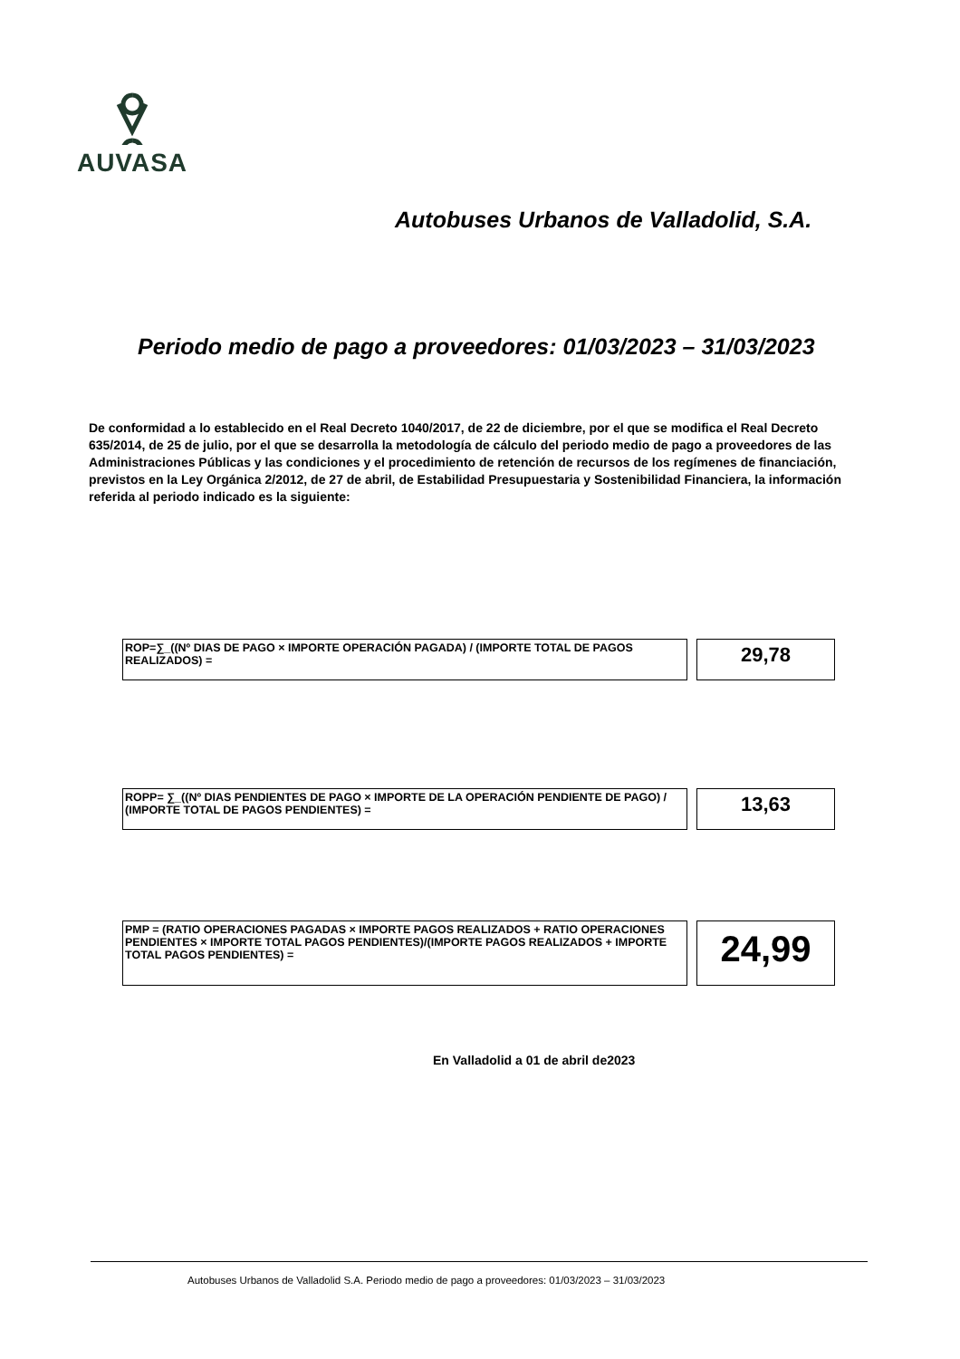AUVASA
Autobuses Urbanos de Valladolid, S.A.
Periodo medio de pago a proveedores: 01/03/2023 – 31/03/2023
De conformidad a lo establecido en el Real Decreto 1040/2017, de 22 de diciembre, por el que se modifica el Real Decreto 635/2014, de 25 de julio, por el que se desarrolla la metodología de cálculo del periodo medio de pago a proveedores de las Administraciones Públicas y las condiciones y el procedimiento de retención de recursos de los regímenes de financiación, previstos en la Ley Orgánica 2/2012, de 27 de abril, de Estabilidad Presupuestaria y Sostenibilidad Financiera, la información referida al periodo indicado es la siguiente:
ROP=∑_((Nº DIAS DE PAGO × IMPORTE OPERACIÓN PAGADA) / (IMPORTE TOTAL DE PAGOS REALIZADOS) =
29,78
ROPP= ∑_((Nº DIAS PENDIENTES DE PAGO × IMPORTE DE LA OPERACIÓN PENDIENTE DE PAGO) / (IMPORTE TOTAL DE PAGOS PENDIENTES) =
13,63
PMP = (RATIO OPERACIONES PAGADAS × IMPORTE PAGOS REALIZADOS + RATIO OPERACIONES PENDIENTES × IMPORTE TOTAL PAGOS PENDIENTES)/(IMPORTE PAGOS REALIZADOS + IMPORTE TOTAL PAGOS PENDIENTES) =
24,99
En Valladolid a 01 de abril de2023
Autobuses Urbanos de Valladolid S.A. Periodo medio de pago a proveedores: 01/03/2023 – 31/03/2023